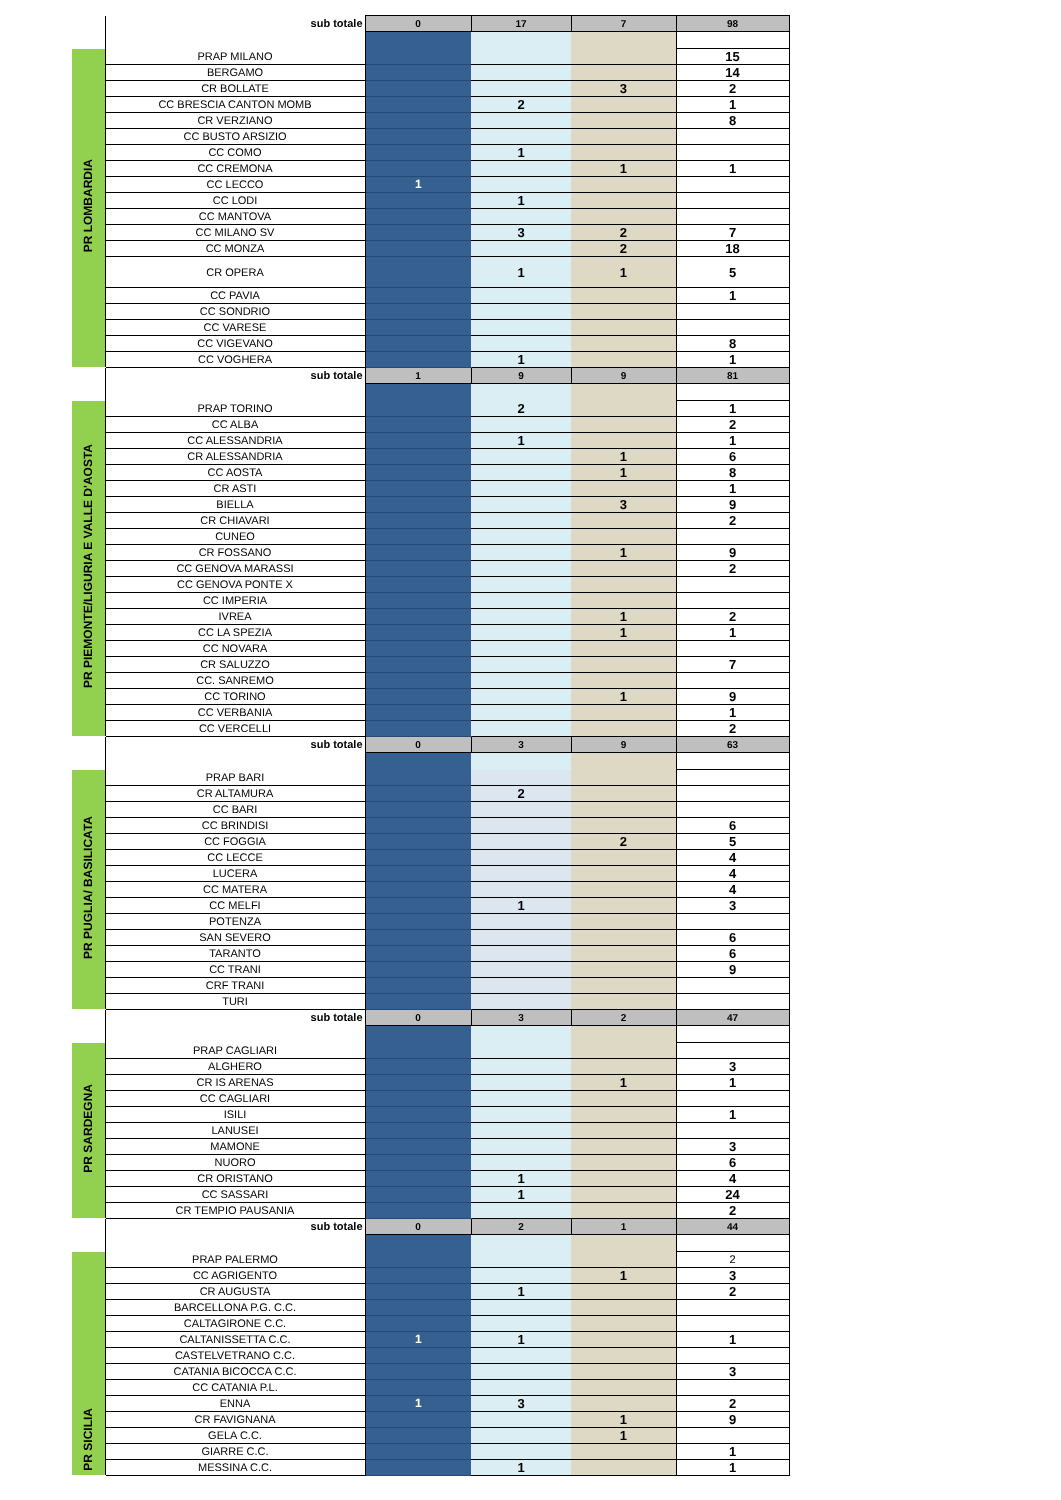| | sub totale | 0 | 17 | 7 | 98 |
| PR LOMBARDIA | PRAP MILANO | | | | 15 |
| | BERGAMO | | | | 14 |
| | CR BOLLATE | | | 3 | 2 |
| | CC BRESCIA CANTON MOMB | | 2 | | 1 |
| | CR VERZIANO | | | | 8 |
| | CC BUSTO ARSIZIO | | | | |
| | CC COMO | | 1 | | |
| | CC CREMONA | | | 1 | 1 |
| | CC LECCO | 1 | | | |
| | CC LODI | | 1 | | |
| | CC MANTOVA | | | | |
| | CC MILANO SV | | 3 | 2 | 7 |
| | CC MONZA | | | 2 | 18 |
| | CR OPERA | | 1 | 1 | 5 |
| | CC PAVIA | | | | 1 |
| | CC SONDRIO | | | | |
| | CC VARESE | | | | |
| | CC VIGEVANO | | | | 8 |
| | CC VOGHERA | | 1 | | 1 |
| | sub totale | 1 | 9 | 9 | 81 |
| PR PIEMONTE/LIGURIA E VALLE D'AOSTA | PRAP TORINO | | 2 | | 1 |
| | CC ALBA | | | | 2 |
| | CC ALESSANDRIA | | 1 | | 1 |
| | CR ALESSANDRIA | | | 1 | 6 |
| | CC AOSTA | | | 1 | 8 |
| | CR ASTI | | | | 1 |
| | BIELLA | | | 3 | 9 |
| | CR CHIAVARI | | | | 2 |
| | CUNEO | | | | |
| | CR FOSSANO | | | 1 | 9 |
| | CC GENOVA MARASSI | | | | 2 |
| | CC GENOVA PONTE X | | | | |
| | CC IMPERIA | | | | |
| | IVREA | | | 1 | 2 |
| | CC LA SPEZIA | | | 1 | 1 |
| | CC NOVARA | | | | |
| | CR SALUZZO | | | | 7 |
| | CC. SANREMO | | | | |
| | CC TORINO | | | 1 | 9 |
| | CC VERBANIA | | | | 1 |
| | CC VERCELLI | | | | 2 |
| | sub totale | 0 | 3 | 9 | 63 |
| PR PUGLIA/ BASILICATA | PRAP BARI | | | | |
| | CR ALTAMURA | | 2 | | |
| | CC BARI | | | | |
| | CC BRINDISI | | | | 6 |
| | CC FOGGIA | | | 2 | 5 |
| | CC LECCE | | | | 4 |
| | LUCERA | | | | 4 |
| | CC MATERA | | | | 4 |
| | CC MELFI | | 1 | | 3 |
| | POTENZA | | | | |
| | SAN SEVERO | | | | 6 |
| | TARANTO | | | | 6 |
| | CC TRANI | | | | 9 |
| | CRF TRANI | | | | |
| | TURI | | | | |
| | sub totale | 0 | 3 | 2 | 47 |
| PR SARDEGNA | PRAP CAGLIARI | | | | |
| | ALGHERO | | | | 3 |
| | CR IS ARENAS | | | 1 | 1 |
| | CC CAGLIARI | | | | |
| | ISILI | | | | 1 |
| | LANUSEI | | | | |
| | MAMONE | | | | 3 |
| | NUORO | | | | 6 |
| | CR ORISTANO | | 1 | | 4 |
| | CC SASSARI | | 1 | | 24 |
| | CR TEMPIO PAUSANIA | | | | 2 |
| | sub totale | 0 | 2 | 1 | 44 |
| PR SICILIA | PRAP PALERMO | | | | 2 |
| | CC AGRIGENTO | | | 1 | 3 |
| | CR AUGUSTA | | 1 | | 2 |
| | BARCELLONA P.G. C.C. | | | | |
| | CALTAGIRONE C.C. | | | | |
| | CALTANISSETTA C.C. | 1 | 1 | | 1 |
| | CASTELVETRANO C.C. | | | | |
| | CATANIA BICOCCA C.C. | | | | 3 |
| | CC CATANIA P.L. | | | | |
| | ENNA | 1 | 3 | | 2 |
| | CR FAVIGNANA | | | 1 | 9 |
| | GELA C.C. | | | 1 | |
| | GIARRE C.C. | | | | 1 |
| | MESSINA C.C. | | 1 | | 1 |